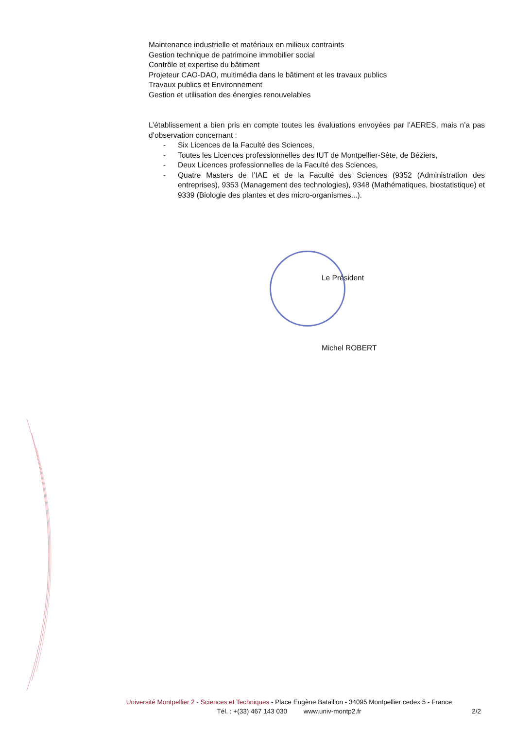Maintenance industrielle et matériaux en milieux contraints
Gestion technique de patrimoine immobilier social
Contrôle et expertise du bâtiment
Projeteur CAO-DAO, multimédia dans le bâtiment et les travaux publics
Travaux publics et Environnement
Gestion et utilisation des énergies renouvelables
L’établissement a bien pris en compte toutes les évaluations envoyées par l’AERES, mais n’a pas d’observation concernant :
- Six Licences de la Faculté des Sciences,
- Toutes les Licences professionnelles des IUT de Montpellier-Sète, de Béziers,
- Deux Licences professionnelles de la Faculté des Sciences,
- Quatre Masters de l’IAE et de la Faculté des Sciences (9352 (Administration des entreprises), 9353 (Management des technologies), 9348 (Mathématiques, biostatistique) et 9339 (Biologie des plantes et des micro-organismes...).
Le Président
Michel ROBERT
Université Montpellier 2 - Sciences et Techniques - Place Eugène Bataillon - 34095 Montpellier cedex 5 - France
Tél. : +(33) 467 143 030 www.univ-montp2.fr
2/2